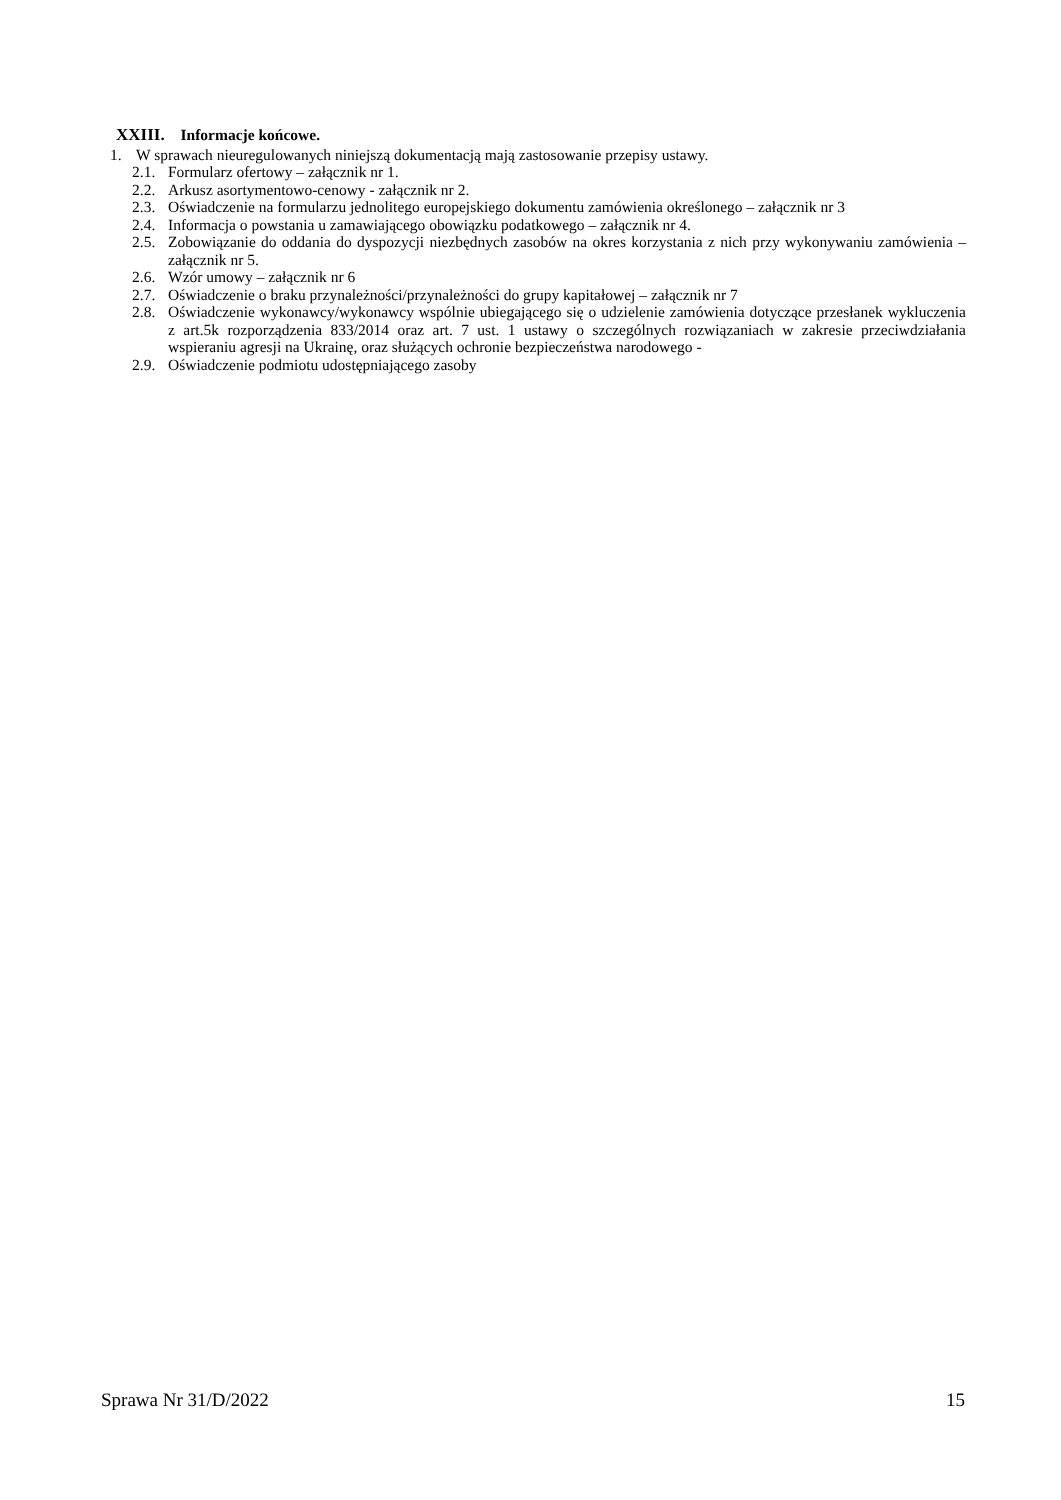XXIII. Informacje końcowe.
1. W sprawach nieuregulowanych niniejszą dokumentacją mają zastosowanie przepisy ustawy.
2.1. Formularz ofertowy – załącznik nr 1.
2.2. Arkusz asortymentowo-cenowy - załącznik nr 2.
2.3. Oświadczenie na formularzu jednolitego europejskiego dokumentu zamówienia określonego – załącznik nr 3
2.4. Informacja o powstania u zamawiającego obowiązku podatkowego – załącznik nr 4.
2.5. Zobowiązanie do oddania do dyspozycji niezbędnych zasobów na okres korzystania z nich przy wykonywaniu zamówienia – załącznik nr 5.
2.6. Wzór umowy – załącznik nr 6
2.7. Oświadczenie o braku przynależności/przynależności do grupy kapitałowej – załącznik nr 7
2.8. Oświadczenie wykonawcy/wykonawcy wspólnie ubiegającego się o udzielenie zamówienia dotyczące przesłanek wykluczenia z art.5k rozporządzenia 833/2014 oraz art. 7 ust. 1 ustawy o szczególnych rozwiązaniach w zakresie przeciwdziałania wspieraniu agresji na Ukrainę, oraz służących ochronie bezpieczeństwa narodowego -
2.9. Oświadczenie podmiotu udostępniającego zasoby
Sprawa Nr 31/D/2022 15